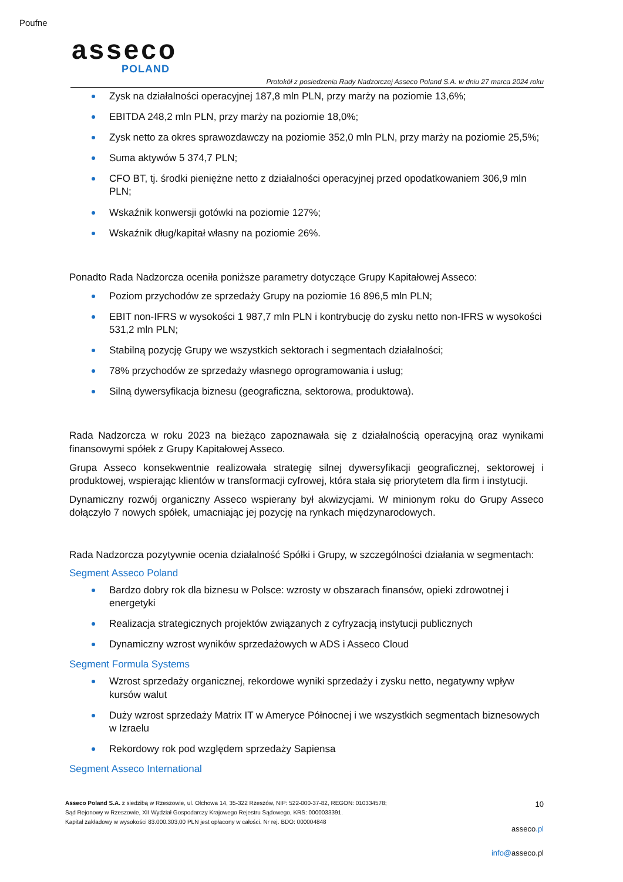Poufne
asseco
POLAND
Protokół z posiedzenia Rady Nadzorczej Asseco Poland S.A. w dniu 27 marca 2024 roku
Zysk na działalności operacyjnej 187,8 mln PLN, przy marży na poziomie 13,6%;
EBITDA 248,2 mln PLN, przy marży na poziomie 18,0%;
Zysk netto za okres sprawozdawczy na poziomie 352,0 mln PLN, przy marży na poziomie 25,5%;
Suma aktywów 5 374,7 PLN;
CFO BT, tj. środki pieniężne netto z działalności operacyjnej przed opodatkowaniem 306,9 mln PLN;
Wskaźnik konwersji gotówki na poziomie 127%;
Wskaźnik dług/kapitał własny na poziomie 26%.
Ponadto Rada Nadzorcza oceniła poniższe parametry dotyczące Grupy Kapitałowej Asseco:
Poziom przychodów ze sprzedaży Grupy na poziomie 16 896,5 mln PLN;
EBIT non-IFRS w wysokości 1 987,7 mln PLN i kontrybucję do zysku netto non-IFRS w wysokości 531,2 mln PLN;
Stabilną pozycję Grupy we wszystkich sektorach i segmentach działalności;
78% przychodów ze sprzedaży własnego oprogramowania i usług;
Silną dywersyfikacja biznesu (geograficzna, sektorowa, produktowa).
Rada Nadzorcza w roku 2023 na bieżąco zapoznawała się z działalnością operacyjną oraz wynikami finansowymi spółek z Grupy Kapitałowej Asseco.
Grupa Asseco konsekwentnie realizowała strategię silnej dywersyfikacji geograficznej, sektorowej i produktowej, wspierając klientów w transformacji cyfrowej, która stała się priorytetem dla firm i instytucji.
Dynamiczny rozwój organiczny Asseco wspierany był akwizycjami. W minionym roku do Grupy Asseco dołączyło 7 nowych spółek, umacniając jej pozycję na rynkach międzynarodowych.
Rada Nadzorcza pozytywnie ocenia działalność Spółki i Grupy, w szczególności działania w segmentach:
Segment Asseco Poland
Bardzo dobry rok dla biznesu w Polsce: wzrosty w obszarach finansów, opieki zdrowotnej i energetyki
Realizacja strategicznych projektów związanych z cyfryzacją instytucji publicznych
Dynamiczny wzrost wyników sprzedażowych w ADS i Asseco Cloud
Segment Formula Systems
Wzrost sprzedaży organicznej, rekordowe wyniki sprzedaży i zysku netto, negatywny wpływ kursów walut
Duży wzrost sprzedaży Matrix IT w Ameryce Północnej i we wszystkich segmentach biznesowych w Izraelu
Rekordowy rok pod względem sprzedaży Sapiensa
Segment Asseco International
Asseco Poland S.A. z siedzibą w Rzeszowie, ul. Olchowa 14, 35-322 Rzeszów, NIP: 522-000-37-82, REGON: 010334578;
Sąd Rejonowy w Rzeszowie, XII Wydział Gospodarczy Krajowego Rejestru Sądowego, KRS: 0000033391.
Kapitał zakładowy w wysokości 83.000.303,00 PLN jest opłacony w całości. Nr rej. BDO: 000004848
10
asseco.pl
info@asseco.pl